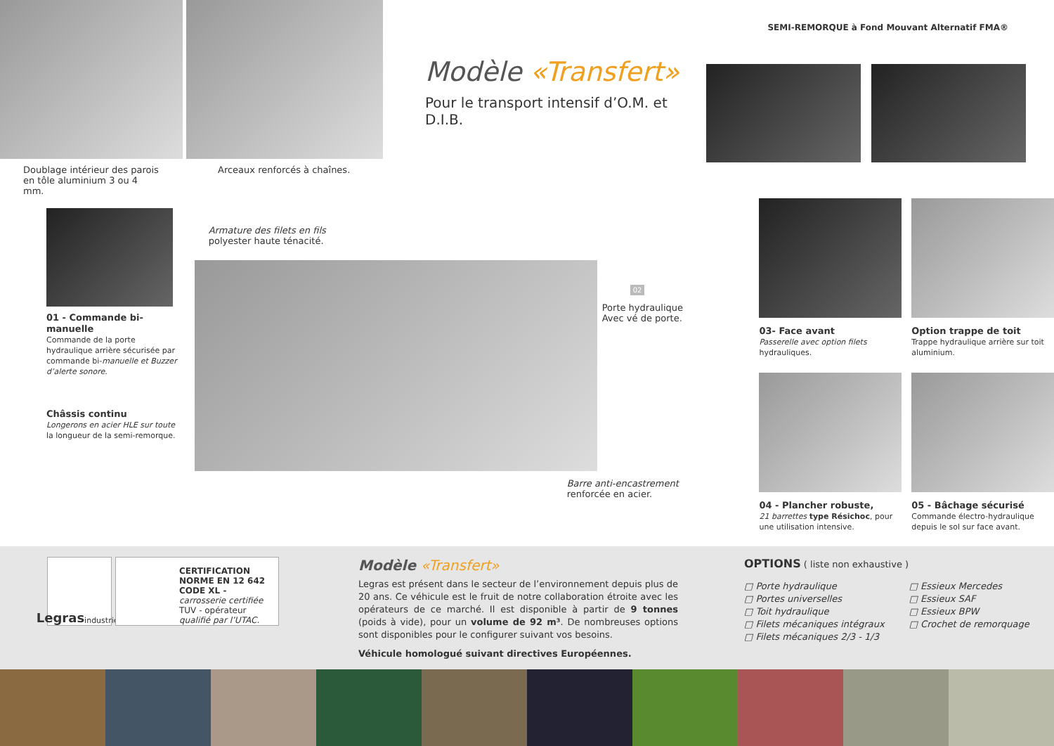Doublage intérieur des parois en tôle aluminium 3 ou 4 mm.
Arceaux renforcés à chaînes.
Modèle «Transfert»
Pour le transport intensif d’O.M. et D.I.B.
SEMI-REMORQUE à Fond Mouvant Alternatif FMA®
01 - Commande bi-manuelle
Commande de la porte hydraulique arrière sécurisée par commande bi-manuelle et Buzzer d’alerte sonore.
Châssis continu
Longerons en acier HLE sur toute
la longueur de la semi-remorque.
Armature des filets en fils
polyester haute ténacité.
Porte hydraulique
Avec vé de porte.
Barre anti-encastrement
renforcée en acier.
02
03- Face avant
Passerelle avec option filets hydrauliques.
Option trappe de toit
Trappe hydraulique arrière sur toit aluminium.
04 - Plancher robuste,
21 barrettes type Résichoc, pour une utilisation intensive.
05 - Bâchage sécurisé
Commande électro-hydraulique depuis le sol sur face avant.
Legras industries
CERTIFICATION NORME EN 12 642 CODE XL - carrosserie certifiée TUV - opérateur qualifié par l’UTAC.
Modèle «Transfert»
Legras est présent dans le secteur de l’environnement depuis plus de 20 ans. Ce véhicule est le fruit de notre collaboration étroite avec les opérateurs de ce marché. Il est disponible à partir de 9 tonnes (poids à vide), pour un volume de 92 m³. De nombreuses options sont disponibles pour le configurer suivant vos besoins.
Véhicule homologué suivant directives Européennes.
OPTIONS ( liste non exhaustive )
□ Porte hydraulique
□ Portes universelles
□ Toit hydraulique
□ Filets mécaniques intégraux
□ Filets mécaniques 2/3 - 1/3
□ Essieux Mercedes
□ Essieux SAF
□ Essieux BPW
□ Crochet de remorquage